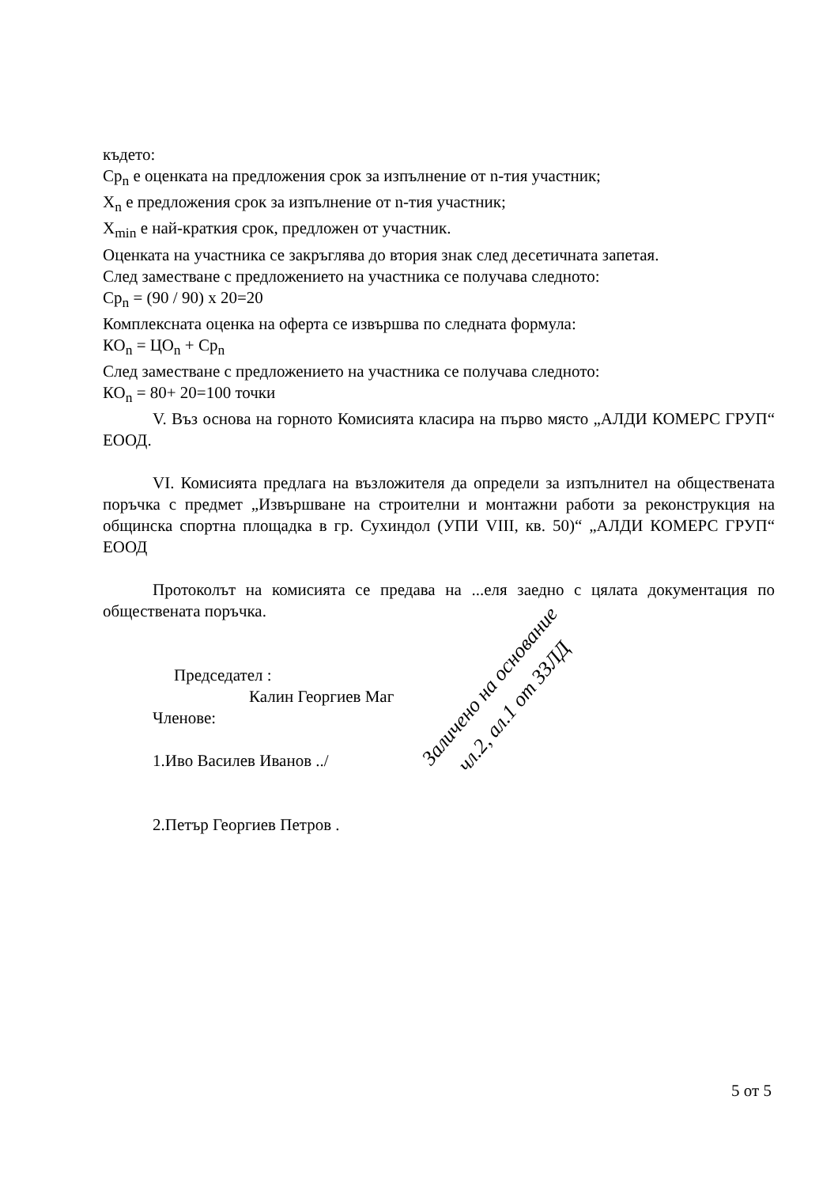където:
Ср<sub>n</sub> е оценката на предложения срок за изпълнение от n-тия участник;
X<sub>n</sub> е предложения срок за изпълнение от n-тия участник;
X<sub>min</sub> е най-краткия срок, предложен от участник.
Оценката на участника се закръглява до втория знак след десетичната запетая.
След заместване с предложението на участника се получава следното:
Ср<sub>n</sub> = (90 / 90) х 20=20
Комплексната оценка на оферта се извършва по следната формула:
КО<sub>n</sub> = ЦО<sub>n</sub> + Ср<sub>n</sub>
След заместване с предложението на участника се получава следното:
КО<sub>n</sub> = 80+ 20=100 точки
V. Въз основа на горното Комисията класира на първо място „АЛДИ КОМЕРС ГРУП“ ЕООД.
VI. Комисията предлага на възложителя да определи за изпълнител на обществената поръчка с предмет „Извършване на строителни и монтажни работи за реконструкция на общинска спортна площадка в гр. Сухиндол (УПИ VIII, кв. 50)“ „АЛДИ КОМЕРС ГРУП“ ЕООД
Протоколът на комисията се предава на ...еля заедно с цялата документация по обществената поръчка.
Председател :
Калин Георгиев Маг
Членове:
1.Иво Василев Иванов ../
2.Петър Георгиев Петров .
Заличено на основание
чл.2, ал.1 от ЗЗЛД
5 от 5